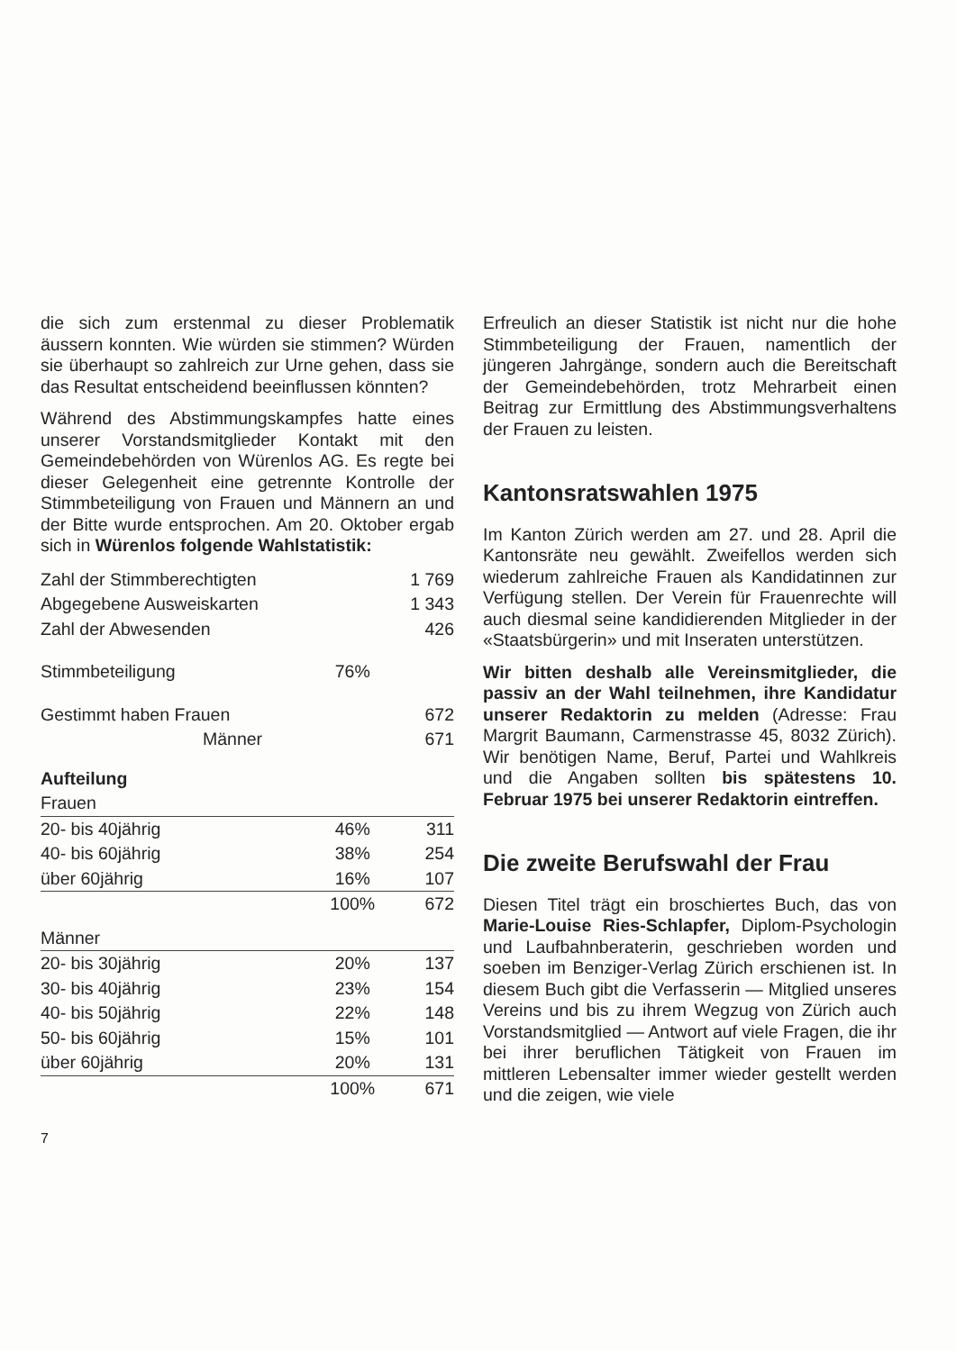die sich zum erstenmal zu dieser Problematik äussern konnten. Wie würden sie stimmen? Würden sie überhaupt so zahlreich zur Urne gehen, dass sie das Resultat entscheidend beeinflussen könnten?
Während des Abstimmungskampfes hatte eines unserer Vorstandsmitglieder Kontakt mit den Gemeindebehörden von Würenlos AG. Es regte bei dieser Gelegenheit eine getrennte Kontrolle der Stimmbeteiligung von Frauen und Männern an und der Bitte wurde entsprochen. Am 20. Oktober ergab sich in Würenlos folgende Wahlstatistik:
| Zahl der Stimmberechtigten | | 1 769 |
| Abgegebene Ausweiskarten | | 1 343 |
| Zahl der Abwesenden | | 426 |
| Stimmbeteiligung | 76% | |
| Gestimmt haben Frauen | | 672 |
| Männer | | 671 |
| Aufteilung | | |
| Frauen | | |
| 20- bis 40jährig | 46% | 311 |
| 40- bis 60jährig | 38% | 254 |
| über 60jährig | 16% | 107 |
| | 100% | 672 |
| Männer | | |
| 20- bis 30jährig | 20% | 137 |
| 30- bis 40jährig | 23% | 154 |
| 40- bis 50jährig | 22% | 148 |
| 50- bis 60jährig | 15% | 101 |
| über 60jährig | 20% | 131 |
| | 100% | 671 |
7
Erfreulich an dieser Statistik ist nicht nur die hohe Stimmbeteiligung der Frauen, namentlich der jüngeren Jahrgänge, sondern auch die Bereitschaft der Gemeindebehörden, trotz Mehrarbeit einen Beitrag zur Ermittlung des Abstimmungsverhaltens der Frauen zu leisten.
Kantonsratswahlen 1975
Im Kanton Zürich werden am 27. und 28. April die Kantonsräte neu gewählt. Zweifellos werden sich wiederum zahlreiche Frauen als Kandidatinnen zur Verfügung stellen. Der Verein für Frauenrechte will auch diesmal seine kandidierenden Mitglieder in der «Staatsbürgerin» und mit Inseraten unterstützen.
Wir bitten deshalb alle Vereinsmitglieder, die passiv an der Wahl teilnehmen, ihre Kandidatur unserer Redaktorin zu melden (Adresse: Frau Margrit Baumann, Carmenstrasse 45, 8032 Zürich). Wir benötigen Name, Beruf, Partei und Wahlkreis und die Angaben sollten bis spätestens 10. Februar 1975 bei unserer Redaktorin eintreffen.
Die zweite Berufswahl der Frau
Diesen Titel trägt ein broschiertes Buch, das von Marie-Louise Ries-Schlapfer, Diplom-Psychologin und Laufbahnberaterin, geschrieben worden und soeben im Benziger-Verlag Zürich erschienen ist. In diesem Buch gibt die Verfasserin — Mitglied unseres Vereins und bis zu ihrem Wegzug von Zürich auch Vorstandsmitglied — Antwort auf viele Fragen, die ihr bei ihrer beruflichen Tätigkeit von Frauen im mittleren Lebensalter immer wieder gestellt werden und die zeigen, wie viele